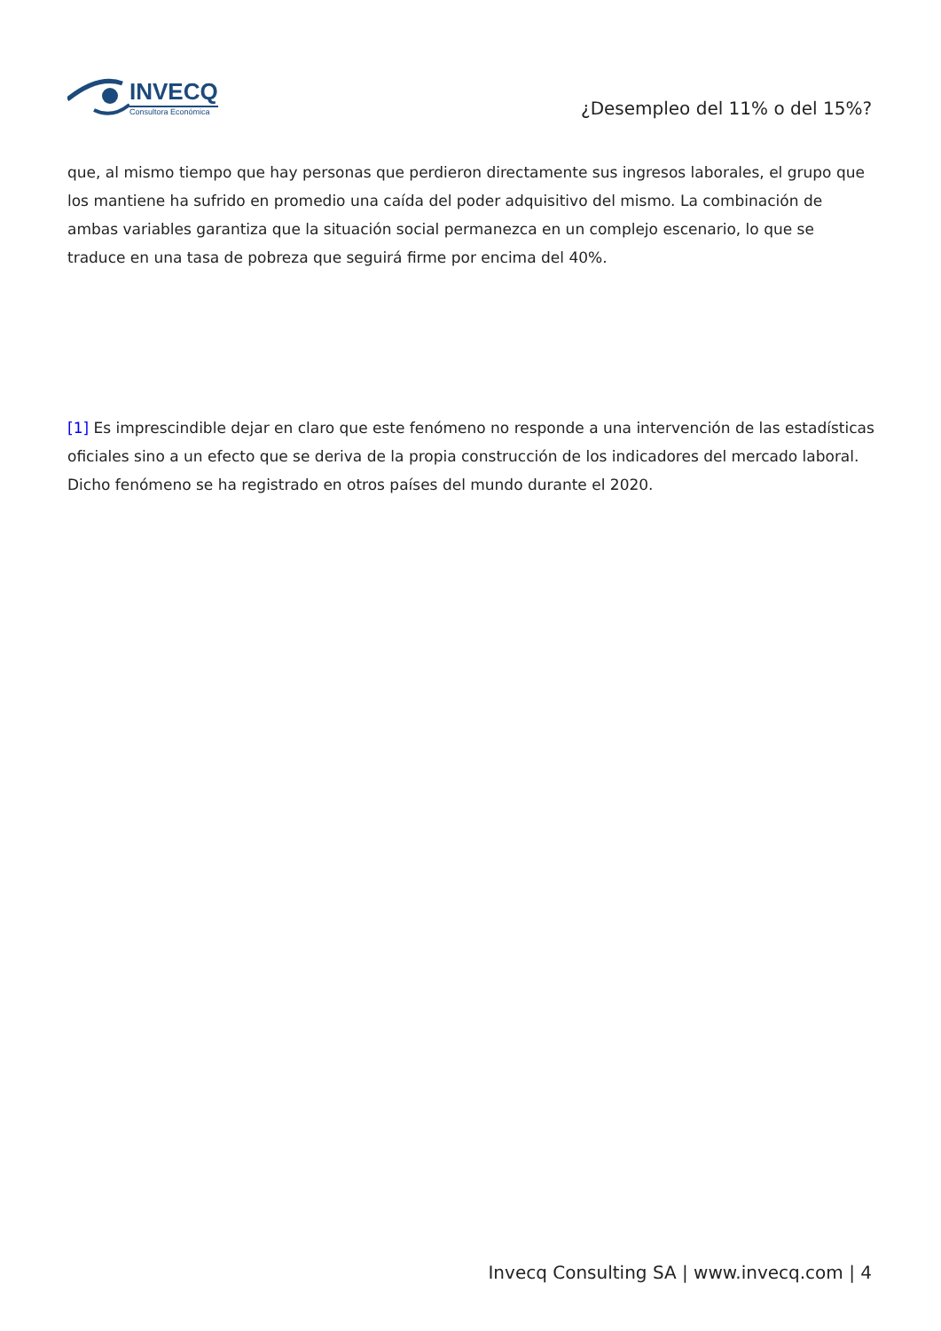INVECQ
Consultora Económica
¿Desempleo del 11% o del 15%?
que, al mismo tiempo que hay personas que perdieron directamente sus ingresos laborales, el grupo que los mantiene ha sufrido en promedio una caída del poder adquisitivo del mismo. La combinación de ambas variables garantiza que la situación social permanezca en un complejo escenario, lo que se traduce en una tasa de pobreza que seguirá firme por encima del 40%.
[1] Es imprescindible dejar en claro que este fenómeno no responde a una intervención de las estadísticas oficiales sino a un efecto que se deriva de la propia construcción de los indicadores del mercado laboral. Dicho fenómeno se ha registrado en otros países del mundo durante el 2020.
Invecq Consulting SA | www.invecq.com | 4